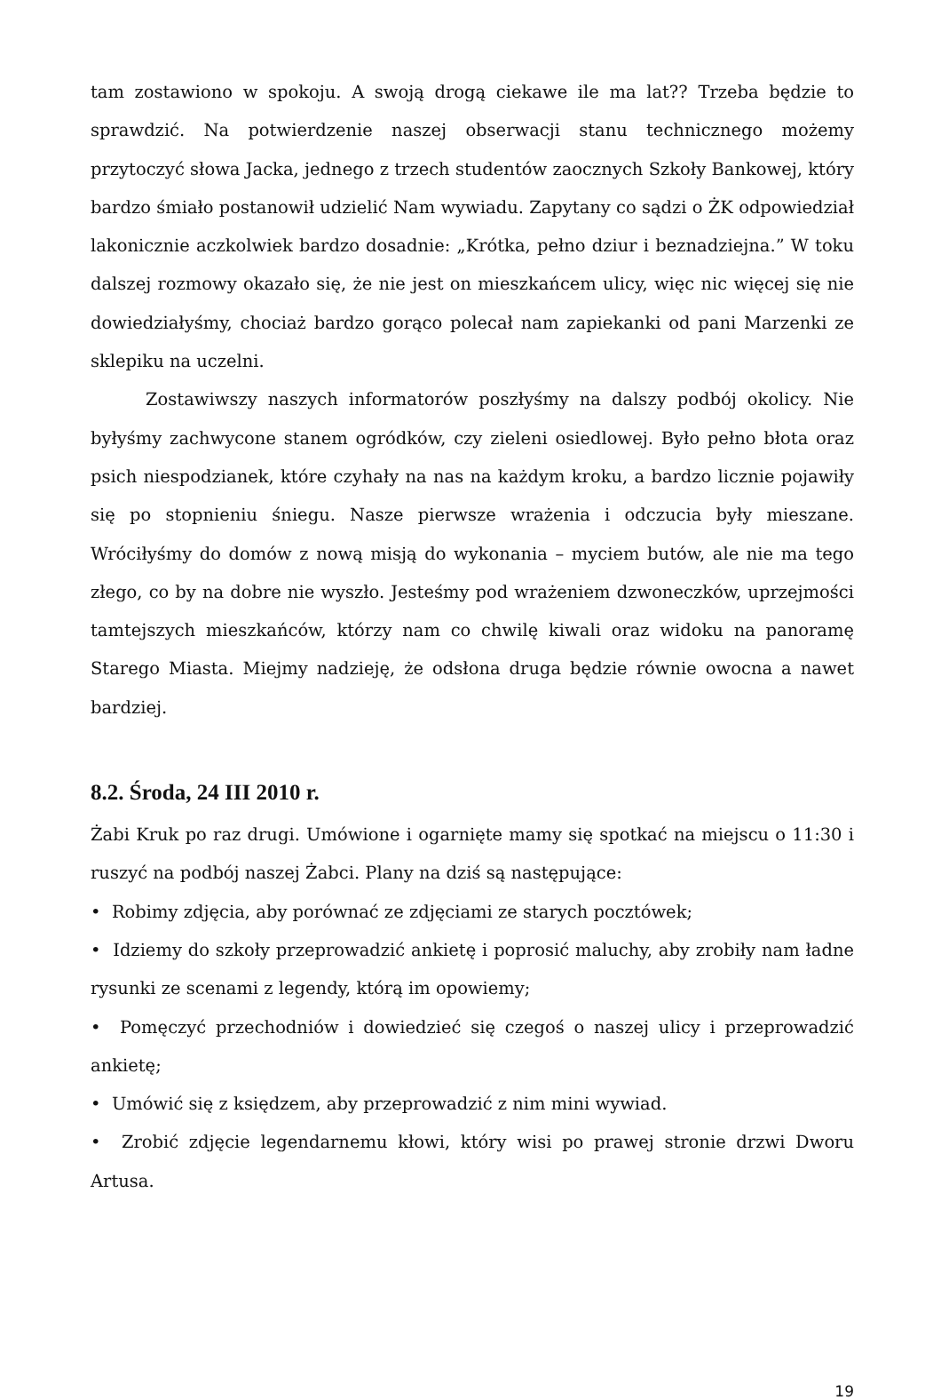tam zostawiono w spokoju. A swoją drogą ciekawe ile ma lat?? Trzeba będzie to sprawdzić. Na potwierdzenie naszej obserwacji stanu technicznego możemy przytoczyć słowa Jacka, jednego z trzech studentów zaocznych Szkoły Bankowej, który bardzo śmiało postanowił udzielić Nam wywiadu. Zapytany co sądzi o ŻK odpowiedział lakonicznie aczkolwiek bardzo dosadnie: „Krótka, pełno dziur i beznadziejna.” W toku dalszej rozmowy okazało się, że nie jest on mieszkańcem ulicy, więc nic więcej się nie dowiedziałyśmy, chociaż bardzo gorąco polecał nam zapiekanki od pani Marzenki ze sklepiku na uczelni.
Zostawiwszy naszych informatorów poszłyśmy na dalszy podbój okolicy. Nie byłyśmy zachwycone stanem ogródków, czy zieleni osiedlowej. Było pełno błota oraz psich niespodzianek, które czyhały na nas na każdym kroku, a bardzo licznie pojawiły się po stopnieniu śniegu. Nasze pierwsze wrażenia i odczucia były mieszane. Wróciłyśmy do domów z nową misją do wykonania – myciem butów, ale nie ma tego złego, co by na dobre nie wyszło. Jesteśmy pod wrażeniem dzwoneczków, uprzejmości tamtejszych mieszkańców, którzy nam co chwilę kiwali oraz widoku na panoramę Starego Miasta. Miejmy nadzieję, że odsłona druga będzie równie owocna a nawet bardziej.
8.2. Środa, 24 III 2010 r.
Żabi Kruk po raz drugi. Umówione i ogarnięte mamy się spotkać na miejscu o 11:30 i ruszyć na podbój naszej Żabci. Plany na dziś są następujące:
• Robimy zdjęcia, aby porównać ze zdjęciami ze starych pocztówek;
• Idziemy do szkoły przeprowadzić ankietę i poprosić maluchy, aby zrobiły nam ładne rysunki ze scenami z legendy, którą im opowiemy;
• Pomęczyć przechodniów i dowiedzieć się czegoś o naszej ulicy i przeprowadzić ankietę;
• Umówić się z księdzem, aby przeprowadzić z nim mini wywiad.
• Zrobić zdjęcie legendarnemu kłowi, który wisi po prawej stronie drzwi Dworu Artusa.
19